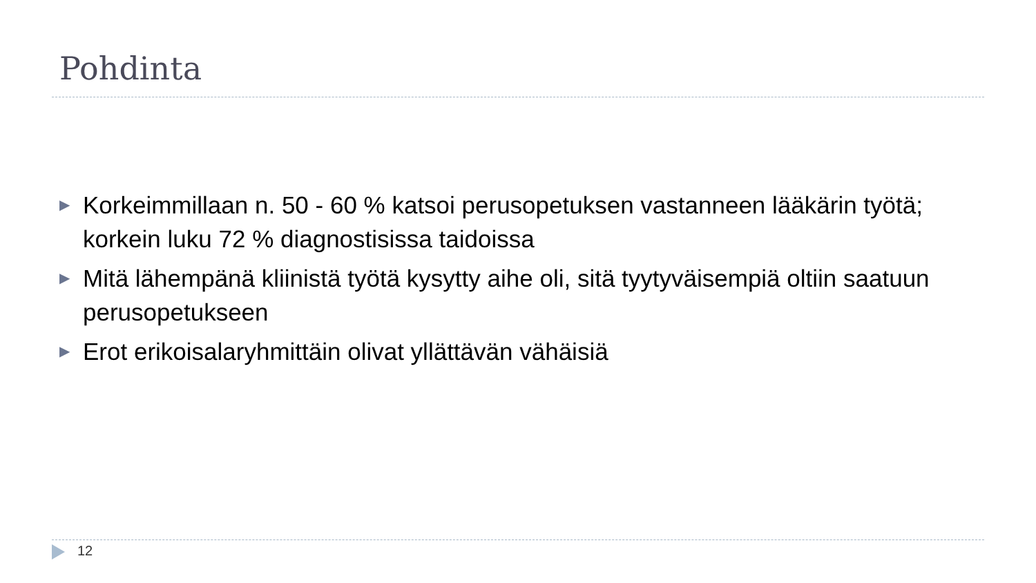Pohdinta
▶ Korkeimmillaan n. 50 - 60 % katsoi perusopetuksen vastanneen lääkärin työtä; korkein luku 72 % diagnostisissa taidoissa
▶ Mitä lähempänä kliinistä työtä kysytty aihe oli, sitä tyytyväisempiä oltiin saatuun perusopetukseen
▶ Erot erikoisalaryhmittäin olivat yllättävän vähäisiä
12